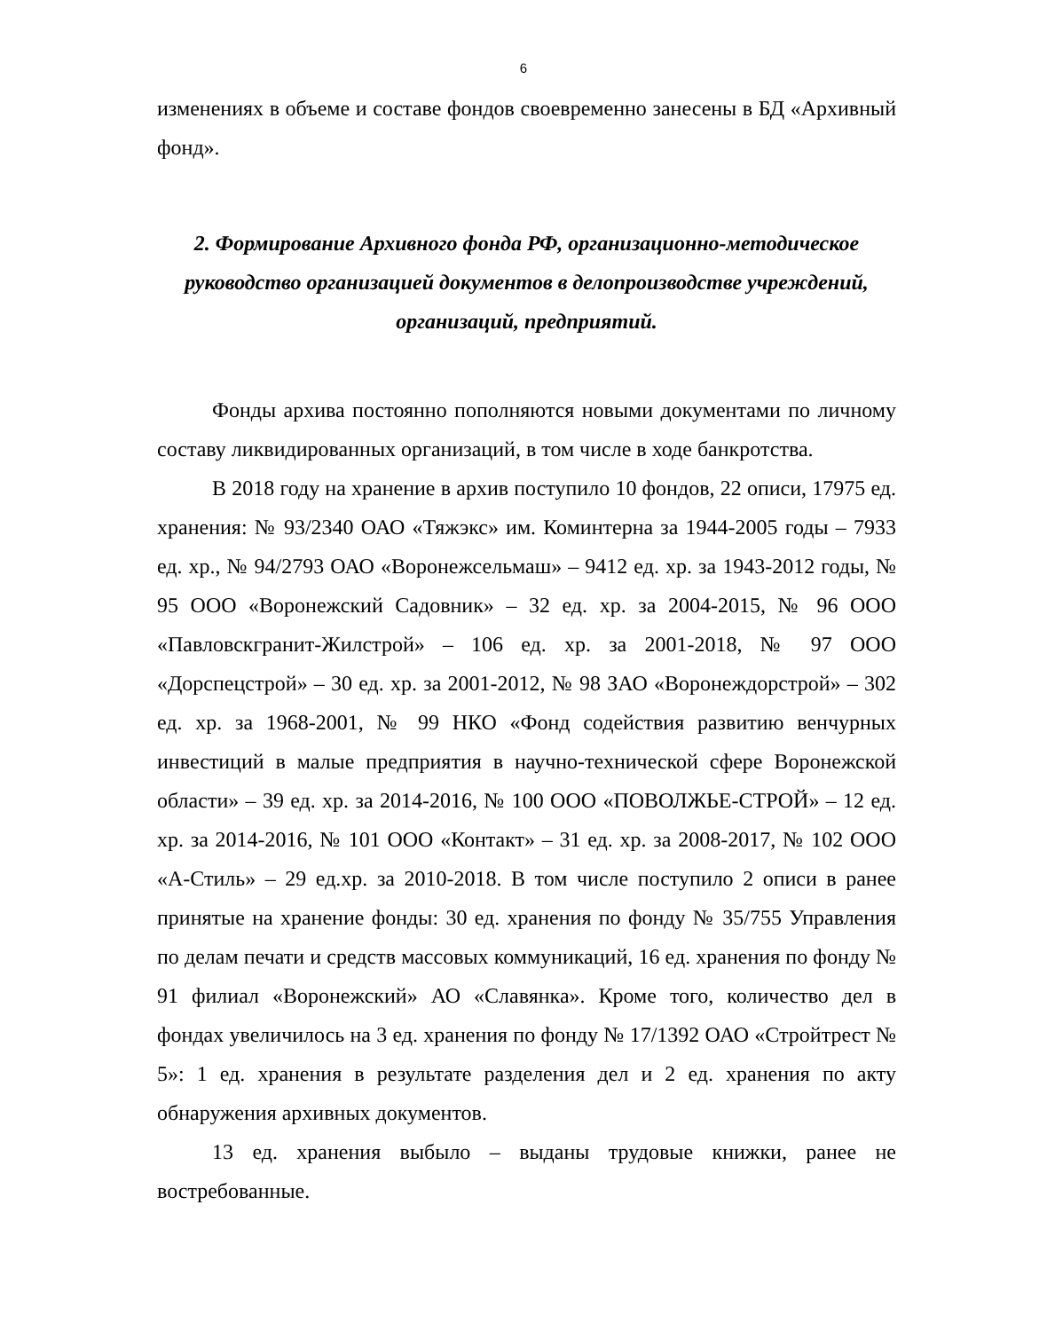6
изменениях в объеме и составе фондов своевременно занесены в БД «Архивный фонд».
2. Формирование Архивного фонда РФ, организационно-методическое руководство организацией документов в делопроизводстве учреждений, организаций, предприятий.
Фонды архива постоянно пополняются новыми документами по личному составу ликвидированных организаций, в том числе в ходе банкротства.
В 2018 году на хранение в архив поступило 10 фондов, 22 описи, 17975 ед. хранения: № 93/2340 ОАО «Тяжэкс» им. Коминтерна за 1944-2005 годы – 7933 ед. хр., № 94/2793 ОАО «Воронежсельмаш» – 9412 ед. хр. за 1943-2012 годы, № 95 ООО «Воронежский Садовник» – 32 ед. хр. за 2004-2015, № 96 ООО «Павловскгранит-Жилстрой» – 106 ед. хр. за 2001-2018, № 97 ООО «Дорспецстрой» – 30 ед. хр. за 2001-2012, № 98 ЗАО «Воронеждорстрой» – 302 ед. хр. за 1968-2001, № 99 НКО «Фонд содействия развитию венчурных инвестиций в малые предприятия в научно-технической сфере Воронежской области» – 39 ед. хр. за 2014-2016, № 100 ООО «ПОВОЛЖЬЕ-СТРОЙ» – 12 ед. хр. за 2014-2016, № 101 ООО «Контакт» – 31 ед. хр. за 2008-2017, № 102 ООО «А-Стиль» – 29 ед.хр. за 2010-2018. В том числе поступило 2 описи в ранее принятые на хранение фонды: 30 ед. хранения по фонду № 35/755 Управления по делам печати и средств массовых коммуникаций, 16 ед. хранения по фонду № 91 филиал «Воронежский» АО «Славянка». Кроме того, количество дел в фондах увеличилось на 3 ед. хранения по фонду № 17/1392 ОАО «Стройтрест № 5»: 1 ед. хранения в результате разделения дел и 2 ед. хранения по акту обнаружения архивных документов.
13 ед. хранения выбыло – выданы трудовые книжки, ранее не востребованные.